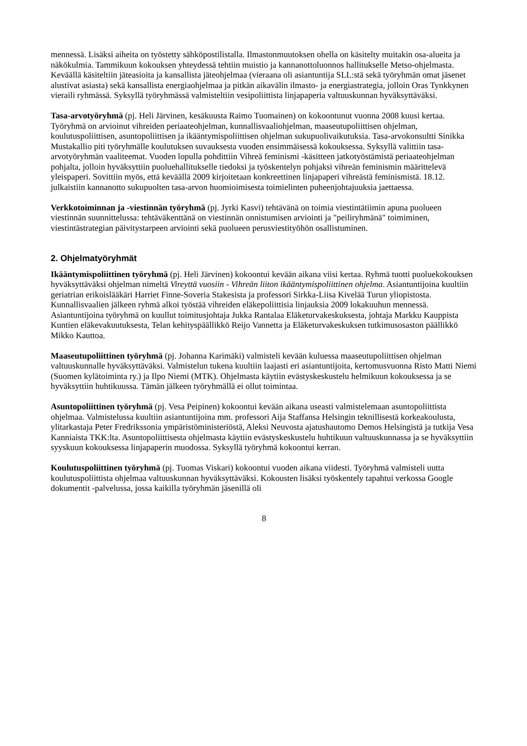mennessä. Lisäksi aiheita on työstetty sähköpostilistalla. Ilmastonmuutoksen ohella on käsitelty muitakin osa-alueita ja näkökulmia. Tammikuun kokouksen yhteydessä tehtiin muistio ja kannanottoluonnos hallitukselle Metso-ohjelmasta. Keväällä käsiteltiin jäteasioita ja kansallista jäteohjelmaa (vieraana oli asiantuntija SLL:stä sekä työryhmän omat jäsenet alustivat asiasta) sekä kansallista energiaohjelmaa ja pitkän aikavälin ilmasto- ja energiastrategia, jolloin Oras Tynkkynen vieraili ryhmässä. Syksyllä työryhmässä valmisteltiin vesipoliittista linjapaperia valtuuskunnan hyväksyttäväksi.
Tasa-arvotyöryhmä (pj. Heli Järvinen, kesäkuusta Raimo Tuomainen) on kokoontunut vuonna 2008 kuusi kertaa. Työryhmä on arvioinut vihreiden periaateohjelman, kunnallisvaaliohjelman, maaseutupoliittisen ohjelman, koulutuspoliittisen, asuntopoliittisen ja ikääntymispoliittisen ohjelman sukupuolivaikutuksia. Tasa-arvokonsultti Sinikka Mustakallio piti työryhmälle koulutuksen suvauksesta vuoden ensimmäisessä kokouksessa. Syksyllä valittiin tasa-arvotyöryhmän vaaliteemat. Vuoden lopulla pohdittiin Vihreä feminismi -käsitteen jatkotyöstämistä periaateohjelman pohjalta, jolloin hyväksyttiin puoluehallitukselle tiedoksi ja työskentelyn pohjaksi vihreän feminismin määrittelevä yleispaperi. Sovittiin myös, että keväällä 2009 kirjoitetaan konkreettinen linjapaperi vihreästä feminismistä. 18.12. julkaistiin kannanotto sukupuolten tasa-arvon huomioimisesta toimielinten puheenjohtajuuksia jaettaessa.
Verkkotoiminnan ja -viestinnän työryhmä (pj. Jyrki Kasvi) tehtävänä on toimia viestintätiimin apuna puolueen viestinnän suunnittelussa: tehtäväkenttänä on viestinnän onnistumisen arviointi ja "peiliryhmänä" toimiminen, viestintästrategian päivitystarpeen arviointi sekä puolueen perusviestityöhön osallistuminen.
2. Ohjelmatyöryhmät
Ikääntymispoliittinen työryhmä (pj. Heli Järvinen) kokoontui kevään aikana viisi kertaa. Ryhmä tuotti puoluekokouksen hyväksyttäväksi ohjelman nimeltä Vireyttä vuosiin - Vihreän liiton ikääntymispoliittinen ohjelma. Asiantuntijoina kuultiin geriatrian erikoislääkäri Harriet Finne-Soveria Stakesista ja professori Sirkka-Liisa Kivelää Turun yliopistosta. Kunnallisvaalien jälkeen ryhmä alkoi työstää vihreiden eläkepoliittisia linjauksia 2009 lokakuuhun mennessä. Asiantuntijoina työryhmä on kuullut toimitusjohtaja Jukka Rantalaa Eläketurvakeskuksesta, johtaja Markku Kauppista Kuntien eläkevakuutuksesta, Telan kehityspäällikkö Reijo Vannetta ja Eläketurvakeskuksen tutkimusosaston päällikkö Mikko Kauttoa.
Maaseutupoliittinen työryhmä (pj. Johanna Karimäki) valmisteli kevään kuluessa maaseutupoliittisen ohjelman valtuuskunnalle hyväksyttäväksi. Valmistelun tukena kuultiin laajasti eri asiantuntijoita, kertomusvuonna Risto Matti Niemi (Suomen kylätoiminta ry.) ja Ilpo Niemi (MTK). Ohjelmasta käytiin evästyskeskustelu helmikuun kokouksessa ja se hyväksyttiin huhtikuussa. Tämän jälkeen työryhmällä ei ollut toimintaa.
Asuntopoliittinen työryhmä (pj. Vesa Peipinen) kokoontui kevään aikana useasti valmistelemaan asuntopoliittista ohjelmaa. Valmistelussa kuultiin asiantuntijoina mm. professori Aija Staffansa Helsingin teknillisestä korkeakoulusta, ylitarkastaja Peter Fredrikssonia ympäristöministeriöstä, Aleksi Neuvosta ajatushautomo Demos Helsingistä ja tutkija Vesa Kanniaista TKK:lta. Asuntopoliittisesta ohjelmasta käytiin evästyskeskustelu huhtikuun valtuuskunnassa ja se hyväksyttiin syyskuun kokouksessa linjapaperin muodossa. Syksyllä työryhmä kokoontui kerran.
Koulutuspoliittinen työryhmä (pj. Tuomas Viskari) kokoontui vuoden aikana viidesti. Työryhmä valmisteli uutta koulutuspoliittista ohjelmaa valtuuskunnan hyväksyttäväksi. Kokousten lisäksi työskentely tapahtui verkossa Google dokumentit -palvelussa, jossa kaikilla työryhmän jäsenillä oli
8